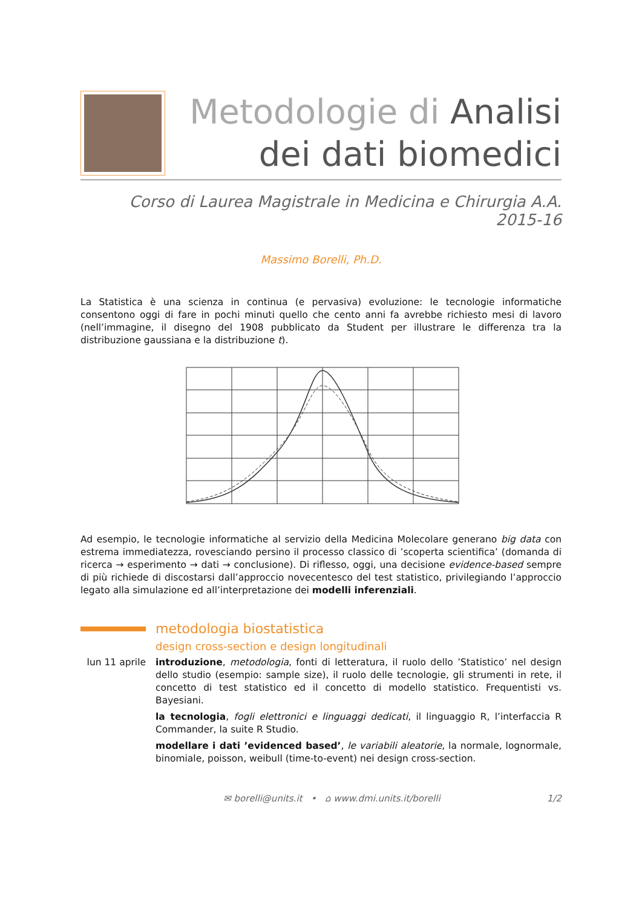Metodologie di Analisi
dei dati biomedici
Corso di Laurea Magistrale in Medicina e Chirurgia A.A. 2015-16
Massimo Borelli, Ph.D.
La Statistica è una scienza in continua (e pervasiva) evoluzione: le tecnologie informatiche consentono oggi di fare in pochi minuti quello che cento anni fa avrebbe richiesto mesi di lavoro (nell’immagine, il disegno del 1908 pubblicato da Student per illustrare le differenza tra la distribuzione gaussiana e la distribuzione t).
Ad esempio, le tecnologie informatiche al servizio della Medicina Molecolare generano big data con estrema immediatezza, rovesciando persino il processo classico di ’scoperta scientifica’ (domanda di ricerca → esperimento → dati → conclusione). Di riflesso, oggi, una decisione evidence-based sempre di più richiede di discostarsi dall’approccio novecentesco del test statistico, privilegiando l’approccio legato alla simulazione ed all’interpretazione dei modelli inferenziali.
metodologia biostatistica
design cross-section e design longitudinali
lun 11 aprile
introduzione, metodologia, fonti di letteratura, il ruolo dello ’Statistico’ nel design dello studio (esempio: sample size), il ruolo delle tecnologie, gli strumenti in rete, il concetto di test statistico ed il concetto di modello statistico. Frequentisti vs. Bayesiani.
la tecnologia, fogli elettronici e linguaggi dedicati, il linguaggio R, l’interfaccia R Commander, la suite R Studio.
modellare i dati ’evidenced based’, le variabili aleatorie, la normale, lognormale, binomiale, poisson, weibull (time-to-event) nei design cross-section.
✉ borelli@units.it • ⌂ www.dmi.units.it/borelli
1/2